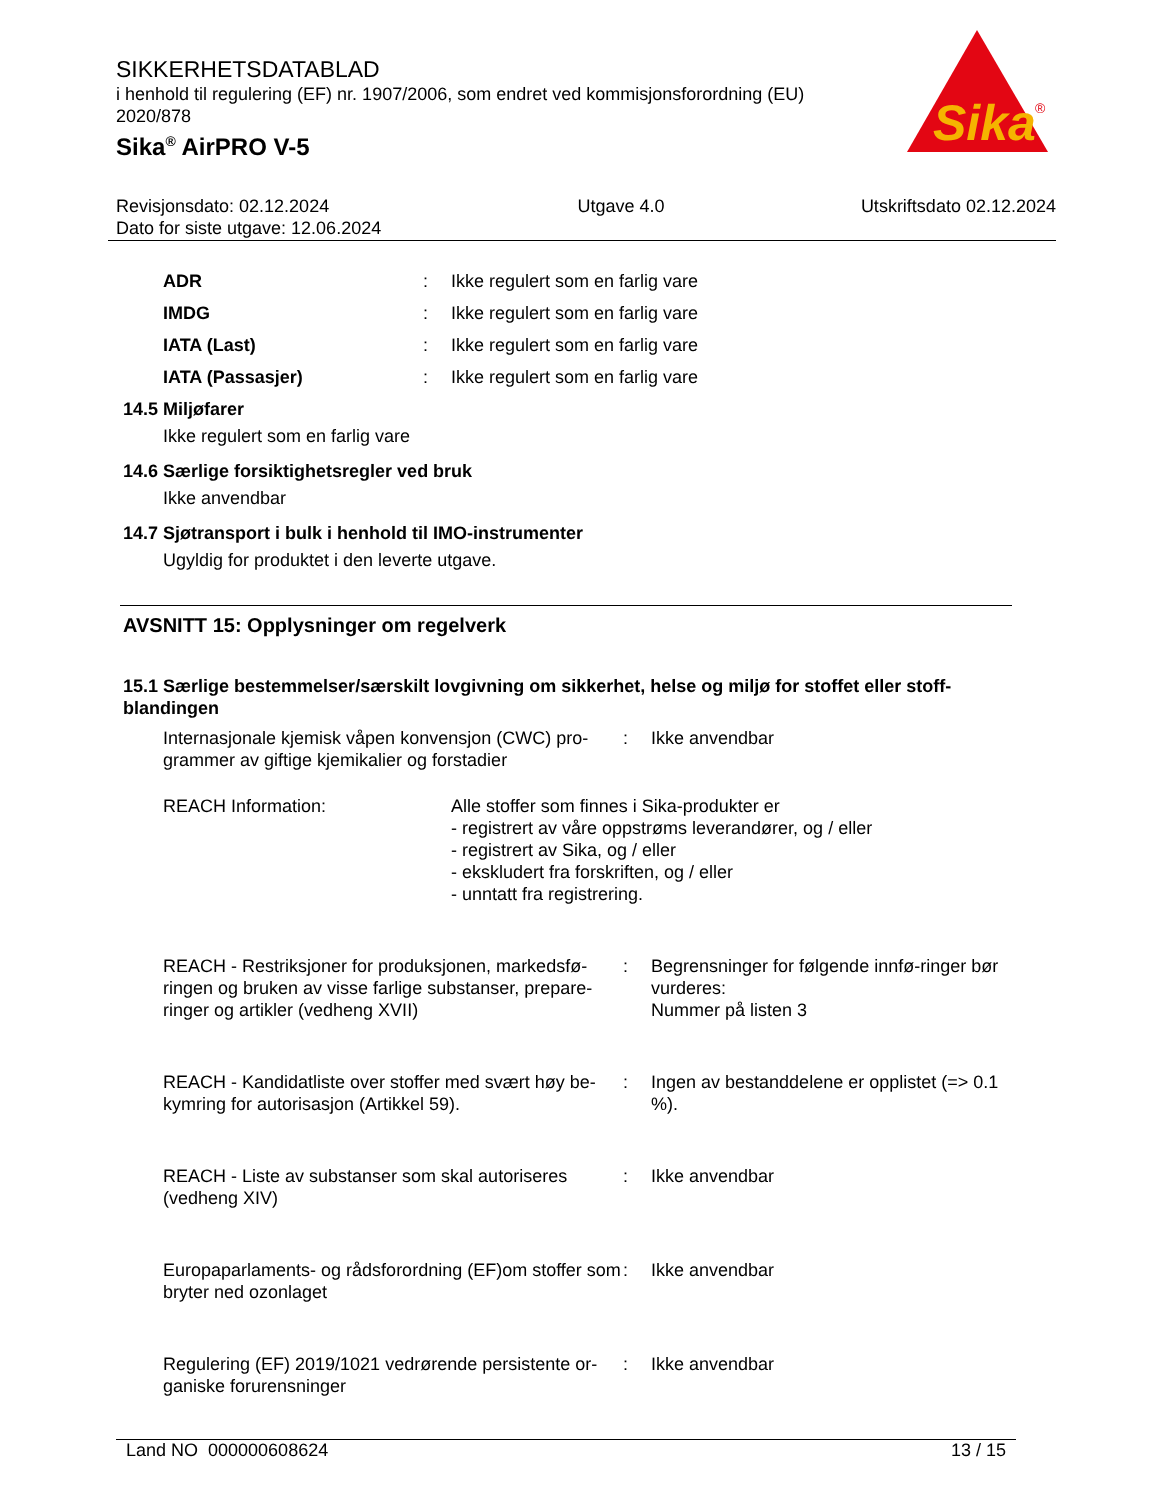SIKKERHETSDATABLAD
i henhold til regulering (EF) nr. 1907/2006, som endret ved kommisjonsforordning (EU) 2020/878
Sika<sup>®</sup> AirPRO V-5
Sika
®
Revisjonsdato: 02.12.2024
Dato for siste utgave: 12.06.2024
Utgave 4.0 Utskriftsdato 02.12.2024
| ADR | : | Ikke regulert som en farlig vare |
| IMDG | : | Ikke regulert som en farlig vare |
| IATA (Last) | : | Ikke regulert som en farlig vare |
| IATA (Passasjer) | : | Ikke regulert som en farlig vare |
14.5 Miljøfarer
Ikke regulert som en farlig vare
14.6 Særlige forsiktighetsregler ved bruk
Ikke anvendbar
14.7 Sjøtransport i bulk i henhold til IMO-instrumenter
Ugyldig for produktet i den leverte utgave.
AVSNITT 15: Opplysninger om regelverk
15.1 Særlige bestemmelser/særskilt lovgivning om sikkerhet, helse og miljø for stoffet eller stoff-blandingen
| Internasjonale kjemisk våpen konvensjon (CWC) pro-grammer av giftige kjemikalier og forstadier | : | Ikke anvendbar |
| REACH Information: | Alle stoffer som finnes i Sika-produkter er - registrert av våre oppstrøms leverandører, og / eller - registrert av Sika, og / eller - ekskludert fra forskriften, og / eller - unntatt fra registrering. |
| REACH - Restriksjoner for produksjonen, markedsfø-ringen og bruken av visse farlige substanser, prepare-ringer og artikler (vedheng XVII) | : | Begrensninger for følgende innfø-ringer bør vurderes: Nummer på listen 3 |
| REACH - Kandidatliste over stoffer med svært høy be-kymring for autorisasjon (Artikkel 59). | : | Ingen av bestanddelene er opplistet (=> 0.1 %). |
| REACH - Liste av substanser som skal autoriseres (vedheng XIV) | : | Ikke anvendbar |
| Europaparlaments- og rådsforordning (EF)om stoffer som bryter ned ozonlaget | : | Ikke anvendbar |
| Regulering (EF) 2019/1021 vedrørende persistente or-ganiske forurensninger | : | Ikke anvendbar |
Land NO 000000608624 13 / 15